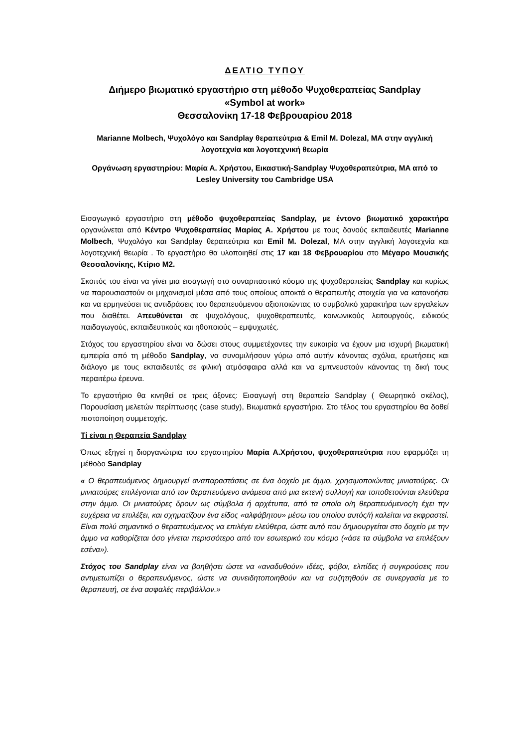ΔΕΛΤΙΟ ΤΥΠΟΥ
Διήμερο βιωματικό εργαστήριο στη μέθοδο Ψυχοθεραπείας Sandplay
«Symbol at work»
Θεσσαλονίκη 17-18 Φεβρουαρίου 2018
Marianne Molbech, Ψυχολόγο και Sandplay θεραπεύτρια & Emil M. Dolezal, MA στην αγγλική λογοτεχνία και λογοτεχνική θεωρία
Οργάνωση εργαστηρίου: Μαρία Α. Χρήστου, Εικαστική-Sandplay Ψυχοθεραπεύτρια, MA από το Lesley University του Cambridge USA
Εισαγωγικό εργαστήριο στη μέθοδο ψυχοθεραπείας Sandplay, με έντονο βιωματικό χαρακτήρα οργανώνεται από Κέντρο Ψυχοθεραπείας Μαρίας Α. Χρήστου με τους δανούς εκπαιδευτές Marianne Molbech, Ψυχολόγο και Sandplay θεραπεύτρια και Emil M. Dolezal, MA στην αγγλική λογοτεχνία και λογοτεχνική θεωρία . Το εργαστήριο θα υλοποιηθεί στις 17 και 18 Φεβρουαρίου στο Μέγαρο Μουσικής Θεσσαλονίκης, Κτίριο Μ2.
Σκοπός του είναι να γίνει μια εισαγωγή στο συναρπαστικό κόσμο της ψυχοθεραπείας Sandplay και κυρίως να παρουσιαστούν οι μηχανισμοί μέσα από τους οποίους αποκτά ο θεραπευτής στοιχεία για να κατανοήσει και να ερμηνεύσει τις αντιδράσεις του θεραπευόμενου αξιοποιώντας το συμβολικό χαρακτήρα των εργαλείων που διαθέτει. Απευθύνεται σε ψυχολόγους, ψυχοθεραπευτές, κοινωνικούς λειτουργούς, ειδικούς παιδαγωγούς, εκπαιδευτικούς και ηθοποιούς – εμψυχωτές.
Στόχος του εργαστηρίου είναι να δώσει στους συμμετέχοντες την ευκαιρία να έχουν μια ισχυρή βιωματική εμπειρία από τη μέθοδο Sandplay, να συνομιλήσουν γύρω από αυτήν κάνοντας σχόλια, ερωτήσεις και διάλογο με τους εκπαιδευτές σε φιλική ατμόσφαιρα αλλά και να εμπνευστούν κάνοντας τη δική τους περαιτέρω έρευνα.
Το εργαστήριο θα κινηθεί σε τρεις άξονες: Εισαγωγή στη θεραπεία Sandplay ( Θεωρητικό σκέλος), Παρουσίαση μελετών περίπτωσης (case study), Βιωματικά εργαστήρια. Στο τέλος του εργαστηρίου θα δοθεί πιστοποίηση συμμετοχής.
Τί είναι η Θεραπεία Sandplay
Όπως εξηγεί η διοργανώτρια του εργαστηρίου Μαρία Α.Χρήστου, ψυχοθεραπεύτρια που εφαρμόζει τη μέθοδο Sandplay
« Ο θεραπευόμενος δημιουργεί αναπαραστάσεις σε ένα δοχείο με άμμο, χρησιμοποιώντας μινιατούρες. Οι μινιατούρες επιλέγονται από τον θεραπευόμενο ανάμεσα από μια εκτενή συλλογή και τοποθετούνται ελεύθερα στην άμμο. Οι μινιατούρες δρουν ως σύμβολα ή αρχέτυπα, από τα οποία ο/η θεραπευόμενος/η έχει την ευχέρεια να επιλέξει, και σχηματίζουν ένα είδος «αλφάβητου» μέσω του οποίου αυτός/ή καλείται να εκφραστεί. Είναι πολύ σημαντικό ο θεραπευόμενος να επιλέγει ελεύθερα, ώστε αυτό που δημιουργείται στο δοχείο με την άμμο να καθορίζεται όσο γίνεται περισσότερο από τον εσωτερικό του κόσμο («άσε τα σύμβολα να επιλέξουν εσένα»).
Στόχος του Sandplay είναι να βοηθήσει ώστε να «αναδυθούν» ιδέες, φόβοι, ελπίδες ή συγκρούσεις που αντιμετωπίζει ο θεραπευόμενος, ώστε να συνειδητοποιηθούν και να συζητηθούν σε συνεργασία με το θεραπευτή, σε ένα ασφαλές περιβάλλον.»